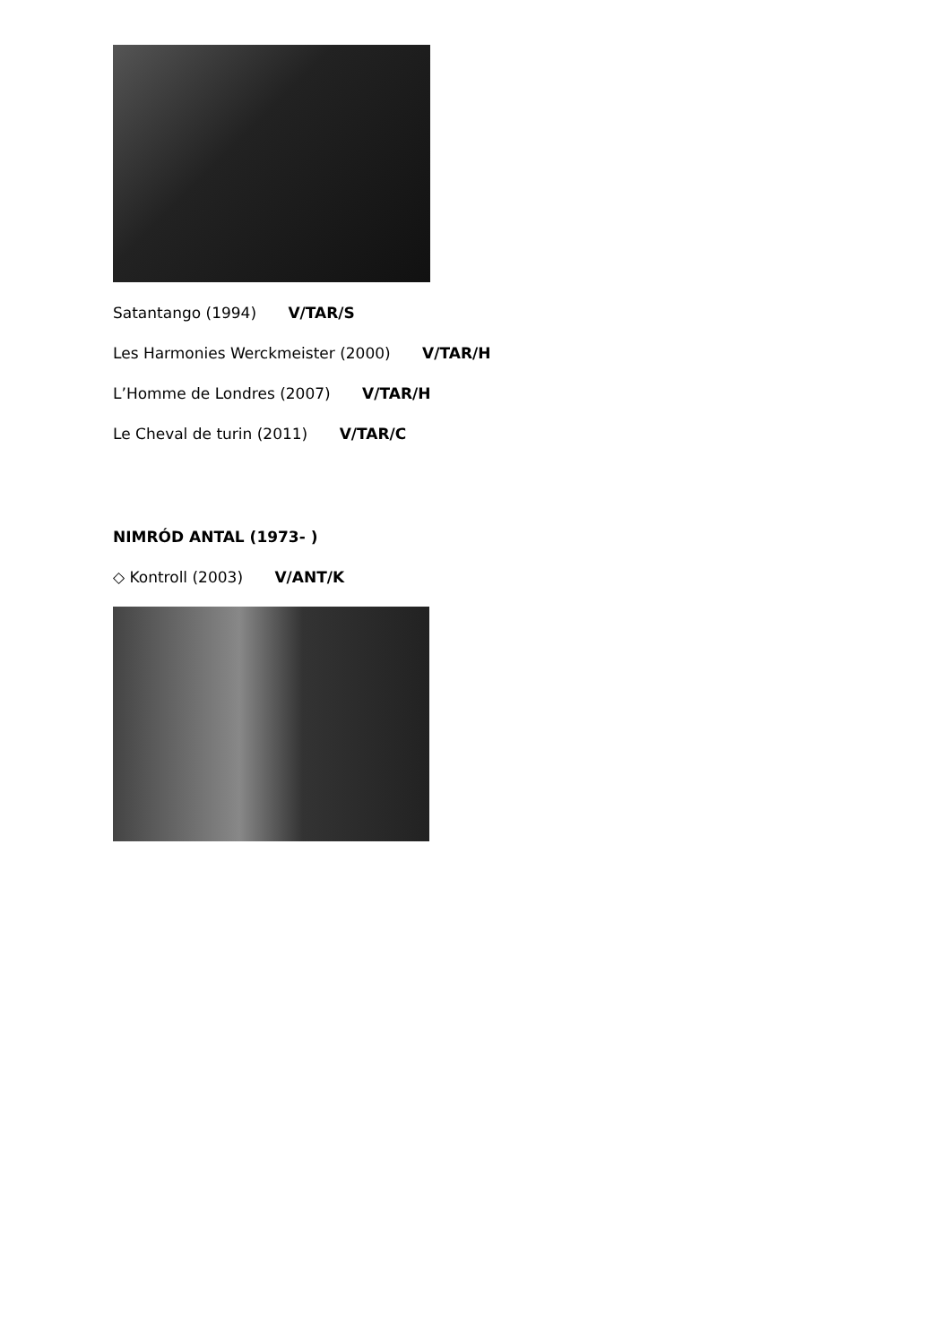Satantango (1994) V/TAR/S
Les Harmonies Werckmeister (2000) V/TAR/H
L’Homme de Londres (2007) V/TAR/H
Le Cheval de turin (2011) V/TAR/C
NIMRÓD ANTAL (1973- )
◇ Kontroll (2003) V/ANT/K